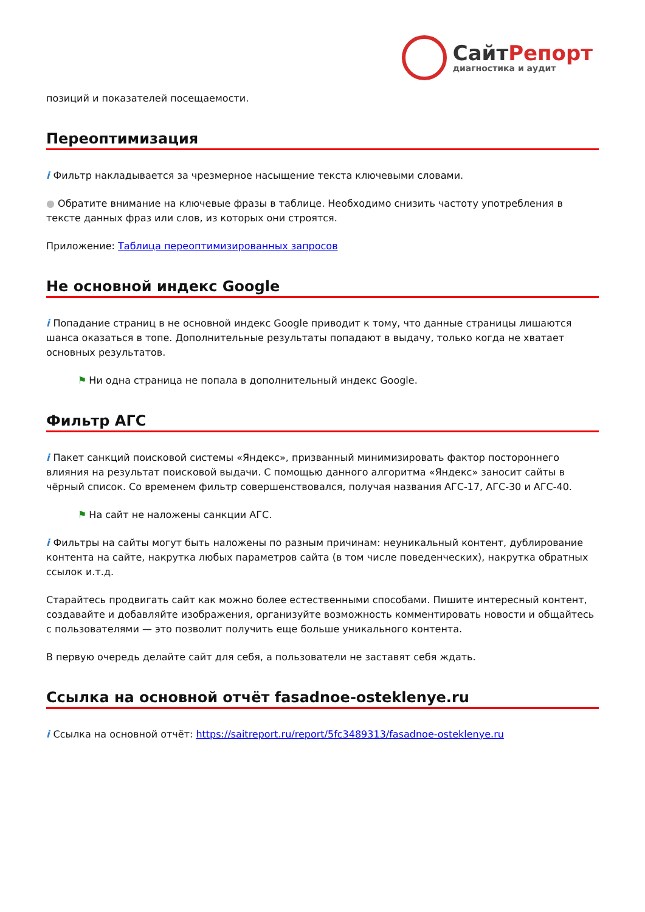СайтРепорт
диагностика и аудит
позиций и показателей посещаемости.
Переоптимизация
i Фильтр накладывается за чрезмерное насыщение текста ключевыми словами.
● Обратите внимание на ключевые фразы в таблице. Необходимо снизить частоту употребления в тексте данных фраз или слов, из которых они строятся.
Приложение: Таблица переоптимизированных запросов
Не основной индекс Google
i Попадание страниц в не основной индекс Google приводит к тому, что данные страницы лишаются шанса оказаться в топе. Дополнительные результаты попадают в выдачу, только когда не хватает основных результатов.
⚑ Ни одна страница не попала в дополнительный индекс Google.
Фильтр АГС
i Пакет санкций поисковой системы «Яндекс», призванный минимизировать фактор постороннего влияния на результат поисковой выдачи. С помощью данного алгоритма «Яндекс» заносит сайты в чёрный список. Со временем фильтр совершенствовался, получая названия АГС-17, АГС-30 и АГС-40.
⚑ На сайт не наложены санкции АГС.
i Фильтры на сайты могут быть наложены по разным причинам: неуникальный контент, дублирование контента на сайте, накрутка любых параметров сайта (в том числе поведенческих), накрутка обратных ссылок и.т.д.
Старайтесь продвигать сайт как можно более естественными способами. Пишите интересный контент, создавайте и добавляйте изображения, организуйте возможность комментировать новости и общайтесь с пользователями — это позволит получить еще больше уникального контента.
В первую очередь делайте сайт для себя, а пользователи не заставят себя ждать.
Ссылка на основной отчёт fasadnoe-osteklenye.ru
i Ссылка на основной отчёт: https://saitreport.ru/report/5fc3489313/fasadnoe-osteklenye.ru